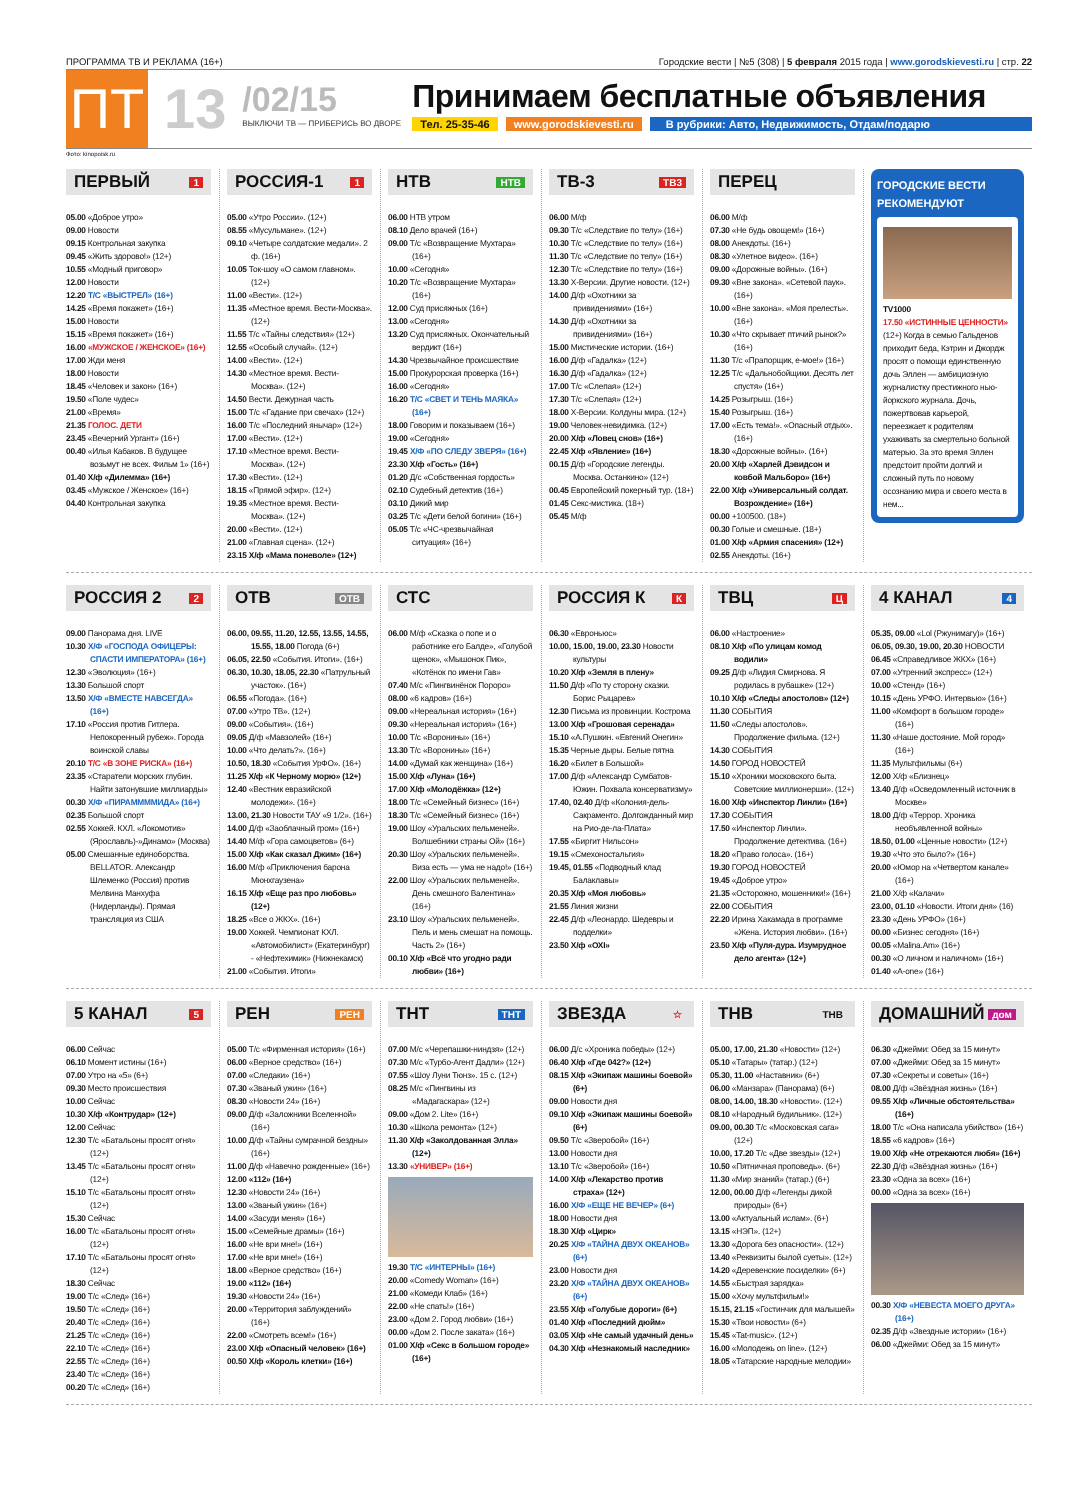ПРОГРАММА ТВ И РЕКЛАМА (16+) Городские вести | №5 (308) | 5 февраля 2015 года | www.gorodskievesti.ru | стр. 22
ПТ 13
/02/15
ВЫКЛЮЧИ ТВ — ПРИБЕРИСЬ ВО ДВОРЕ
Принимаем бесплатные объявления
Тел. 25-35-46 www.gorodskievesti.ru В рубрики: Авто, Недвижимость, Отдам/подарю
Фото: kinopoisk.ru
ПЕРВЫЙ 1
05.00 «Доброе утро»
09.00 Новости
09.15 Контрольная закупка
09.45 «Жить здорово!» (12+)
10.55 «Модный приговор»
12.00 Новости
12.20 Т/С «ВЫСТРЕЛ» (16+)
14.25 «Время покажет» (16+)
15.00 Новости
15.15 «Время покажет» (16+)
16.00 «МУЖСКОЕ / ЖЕНСКОЕ» (16+)
17.00 Жди меня
18.00 Новости
18.45 «Человек и закон» (16+)
19.50 «Поле чудес»
21.00 «Время»
21.35 ГОЛОС. ДЕТИ
23.45 «Вечерний Ургант» (16+)
00.40 «Илья Кабаков. В будущее возьмут не всех. Фильм 1» (16+)
01.40 Х/ф «Дилемма» (16+)
03.45 «Мужское / Женское» (16+)
04.40 Контрольная закупка
РОССИЯ-1 1
05.00 «Утро России». (12+)
08.55 «Мусульмане». (12+)
09.10 «Четыре солдатские медали». 2 ф. (16+)
10.05 Ток-шоу «О самом главном». (12+)
11.00 «Вести». (12+)
11.35 «Местное время. Вести-Москва». (12+)
11.55 Т/с «Тайны следствия» (12+)
12.55 «Особый случай». (12+)
14.00 «Вести». (12+)
14.30 «Местное время. Вести-Москва». (12+)
14.50 Вести. Дежурная часть
15.00 Т/с «Гадание при свечах» (12+)
16.00 Т/с «Последний янычар» (12+)
17.00 «Вести». (12+)
17.10 «Местное время. Вести-Москва». (12+)
17.30 «Вести». (12+)
18.15 «Прямой эфир». (12+)
19.35 «Местное время. Вести-Москва». (12+)
20.00 «Вести». (12+)
21.00 «Главная сцена». (12+)
23.15 Х/ф «Мама поневоле» (12+)
НТВ НТВ
06.00 НТВ утром
08.10 Дело врачей (16+)
09.00 Т/с «Возвращение Мухтара» (16+)
10.00 «Сегодня»
10.20 Т/с «Возвращение Мухтара» (16+)
12.00 Суд присяжных (16+)
13.00 «Сегодня»
13.20 Суд присяжных. Окончательный вердикт (16+)
14.30 Чрезвычайное происшествие
15.00 Прокурорская проверка (16+)
16.00 «Сегодня»
16.20 Т/С «СВЕТ И ТЕНЬ МАЯКА» (16+)
18.00 Говорим и показываем (16+)
19.00 «Сегодня»
19.45 Х/Ф «ПО СЛЕДУ ЗВЕРЯ» (16+)
23.30 Х/ф «Гость» (16+)
01.20 Д/с «Собственная гордость»
02.10 Судебный детектив (16+)
03.10 Дикий мир
03.25 Т/с «Дети белой богини» (16+)
05.05 Т/с «ЧС-чрезвычайная ситуация» (16+)
ТВ-3 ТВ3
06.00 М/ф
09.30 Т/с «Следствие по телу» (16+)
10.30 Т/с «Следствие по телу» (16+)
11.30 Т/с «Следствие по телу» (16+)
12.30 Т/с «Следствие по телу» (16+)
13.30 Х-Версии. Другие новости. (12+)
14.00 Д/ф «Охотники за привидениями» (16+)
14.30 Д/ф «Охотники за привидениями» (16+)
15.00 Мистические истории. (16+)
16.00 Д/ф «Гадалка» (12+)
16.30 Д/ф «Гадалка» (12+)
17.00 Т/с «Слепая» (12+)
17.30 Т/с «Слепая» (12+)
18.00 Х-Версии. Колдуны мира. (12+)
19.00 Человек-невидимка. (12+)
20.00 Х/ф «Ловец снов» (16+)
22.45 Х/ф «Явление» (16+)
00.15 Д/ф «Городские легенды. Москва. Останкино» (12+)
00.45 Европейский покерный тур. (18+)
01.45 Секс-мистика. (18+)
05.45 М/ф
ПЕРЕЦ
06.00 М/ф
07.30 «Не будь овощем!» (16+)
08.00 Анекдоты. (16+)
08.30 «Улетное видео». (16+)
09.00 «Дорожные войны». (16+)
09.30 «Вне закона». «Сетевой паук». (16+)
10.00 «Вне закона». «Моя прелесть». (16+)
10.30 «Что скрывает птичий рынок?» (16+)
11.30 Т/с «Прапорщик, е-мое!» (16+)
12.25 Т/с «Дальнобойщики. Десять лет спустя» (16+)
14.25 Розыгрыш. (16+)
15.40 Розыгрыш. (16+)
17.00 «Есть тема!». «Опасный отдых». (16+)
18.30 «Дорожные войны». (16+)
20.00 Х/ф «Харлей Дэвидсон и ковбой Мальборо» (16+)
22.00 Х/ф «Универсальный солдат. Возрождение» (16+)
00.00 +100500. (18+)
00.30 Голые и смешные. (18+)
01.00 Х/ф «Армия спасения» (12+)
02.55 Анекдоты. (16+)
ГОРОДСКИЕ ВЕСТИ РЕКОМЕНДУЮТ
TV1000
17.50 «ИСТИННЫЕ ЦЕННОСТИ»
(12+) Когда в семью Гальденов приходит беда, Кэтрин и Джордж просят о помощи единственную дочь Эллен — амбициозную журналистку престижного нью-йоркского журнала. Дочь, пожертвовав карьерой, переезжает к родителям ухаживать за смертельно больной матерью. За это время Эллен предстоит пройти долгий и сложный путь по новому осознанию мира и своего места в нем...
РОССИЯ 2 2
09.00 Панорама дня. LIVE
10.30 Х/Ф «ГОСПОДА ОФИЦЕРЫ: СПАСТИ ИМПЕРАТОРА» (16+)
12.30 «Эволюция» (16+)
13.30 Большой спорт
13.50 Х/Ф «ВМЕСТЕ НАВСЕГДА» (16+)
17.10 «Россия против Гитлера. Непокоренный рубеж». Города воинской славы
20.10 Т/С «В ЗОНЕ РИСКА» (16+)
23.35 «Старатели морских глубин. Найти затонувшие миллиарды»
00.30 Х/Ф «ПИРАММММИДА» (16+)
02.35 Большой спорт
02.55 Хоккей. КХЛ. «Локомотив» (Ярославль)-»Динамо» (Москва)
05.00 Смешанные единоборства. BELLATOR. Александр Шлеменко (Россия) против Мелвина Манхуфа (Нидерланды). Прямая трансляция из США
ОТВ ОТВ
06.00, 09.55, 11.20, 12.55, 13.55, 14.55, 15.55, 18.00 Погода (6+)
06.05, 22.50 «События. Итоги». (16+)
06.30, 10.30, 18.05, 22.30 «Патрульный участок». (16+)
06.55 «Погода». (16+)
07.00 «Утро ТВ». (12+)
09.00 «События». (16+)
09.05 Д/ф «Мавзолей» (16+)
10.00 «Что делать?». (16+)
10.50, 18.30 «События УрФО». (16+)
11.25 Х/ф «К Черному морю» (12+)
12.40 «Вестник евразийской молодежи». (16+)
13.00, 21.30 Новости ТАУ «9 1/2». (16+)
14.00 Д/ф «Заоблачный гром» (16+)
14.40 М/ф «Гора самоцветов» (6+)
15.00 Х/ф «Как сказал Джим» (16+)
16.00 М/ф «Приключения барона Мюнхгаузена»
16.15 Х/ф «Еще раз про любовь» (12+)
18.25 «Все о ЖКХ». (16+)
19.00 Хоккей. Чемпионат КХЛ. «Автомобилист» (Екатеринбург) - «Нефтехимик» (Нижнекамск)
21.00 «События. Итоги»
СТС
06.00 М/ф «Сказка о попе и о работнике его Балде», «Голубой щенок», «Мышонок Пик», «Котёнок по имени Гав»
07.40 М/с «Пингвинёнок Пороро»
08.00 «6 кадров» (16+)
09.00 «Нереальная история» (16+)
09.30 «Нереальная история» (16+)
10.00 Т/с «Воронины» (16+)
13.30 Т/с «Воронины» (16+)
14.00 «Думай как женщина» (16+)
15.00 Х/ф «Луна» (16+)
17.00 Х/ф «Молодёжка» (12+)
18.00 Т/с «Семейный бизнес» (16+)
18.30 Т/с «Семейный бизнес» (16+)
19.00 Шоу «Уральских пельменей». Волшебники страны Ой» (16+)
20.30 Шоу «Уральских пельменей». Виза есть — ума не надо!» (16+)
22.00 Шоу «Уральских пельменей». День смешного Валентина» (16+)
23.10 Шоу «Уральских пельменей». Пель и мень смешат на помощь. Часть 2» (16+)
00.10 Х/ф «Всё что угодно ради любви» (16+)
РОССИЯ К К
06.30 «Евроньюс»
10.00, 15.00, 19.00, 23.30 Новости культуры
10.20 Х/ф «Земля в плену»
11.50 Д/ф «По ту сторону сказки. Борис Рыцарев»
12.30 Письма из провинции. Кострома
13.00 Х/ф «Грошовая серенада»
15.10 «А.Пушкин. «Евгений Онегин»
15.35 Черные дыры. Белые пятна
16.20 «Билет в Большой»
17.00 Д/ф «Александр Сумбатов-Южин. Похвала консерватизму»
17.40, 02.40 Д/ф «Колония-дель-Сакраменто. Долгожданный мир на Рио-де-ла-Плата»
17.55 «Биргит Нильсон»
19.15 «Смехоностальгия»
19.45, 01.55 «Подводный клад Балаклавы»
20.35 Х/ф «Моя любовь»
21.55 Линия жизни
22.45 Д/ф «Леонардо. Шедевры и подделки»
23.50 Х/ф «ОХI»
ТВЦ Ц
06.00 «Настроение»
08.10 Х/ф «По улицам комод водили»
09.25 Д/ф «Лидия Смирнова. Я родилась в рубашке» (12+)
10.10 Х/ф «Следы апостолов» (12+)
11.30 СОБЫТИЯ
11.50 «Следы апостолов». Продолжение фильма. (12+)
14.30 СОБЫТИЯ
14.50 ГОРОД НОВОСТЕЙ
15.10 «Хроники московского быта. Советские миллионерши». (12+)
16.00 Х/ф «Инспектор Линли» (16+)
17.30 СОБЫТИЯ
17.50 «Инспектор Линли». Продолжение детектива. (16+)
18.20 «Право голоса». (16+)
19.30 ГОРОД НОВОСТЕЙ
19.45 «Доброе утро»
21.35 «Осторожно, мошенники!» (16+)
22.00 СОБЫТИЯ
22.20 Ирина Хакамада в программе «Жена. История любви». (16+)
23.50 Х/ф «Пуля-дура. Изумрудное дело агента» (12+)
4 КАНАЛ 4
05.35, 09.00 «Lol (Ржунимагу)» (16+)
06.05, 09.30, 19.00, 20.30 НОВОСТИ
06.45 «Справедливое ЖКХ» (16+)
07.00 «Утренний экспресс» (12+)
10.00 «Стенд» (16+)
10.15 «День УРФО. Интервью» (16+)
11.00 «Комфорт в большом городе» (16+)
11.30 «Наше достояние. Мой город» (16+)
11.35 Мультфильмы (6+)
12.00 Х/ф «Близнец»
13.40 Д/ф «Осведомленный источник в Москве»
18.00 Д/ф «Террор. Хроника необъявленной войны»
18.50, 01.00 «Ценные новости» (12+)
19.30 «Что это было?» (16+)
20.00 «Юмор на «Четвертом канале» (16+)
21.00 Х/ф «Калачи»
23.00, 01.10 «Новости. Итоги дня» (16)
23.30 «День УРФО» (16+)
00.00 «Бизнес сегодня» (16+)
00.05 «Malina.Am» (16+)
00.30 «О личном и наличном» (16+)
01.40 «А-one» (16+)
5 КАНАЛ 5
06.00 Сейчас
06.10 Момент истины (16+)
07.00 Утро на «5» (6+)
09.30 Место происшествия
10.00 Сейчас
10.30 Х/ф «Контрудар» (12+)
12.00 Сейчас
12.30 Т/с «Батальоны просят огня» (12+)
13.45 Т/с «Батальоны просят огня» (12+)
15.10 Т/с «Батальоны просят огня» (12+)
15.30 Сейчас
16.00 Т/с «Батальоны просят огня» (12+)
17.10 Т/с «Батальоны просят огня» (12+)
18.30 Сейчас
19.00 Т/с «След» (16+)
19.50 Т/с «След» (16+)
20.40 Т/с «След» (16+)
21.25 Т/с «След» (16+)
22.10 Т/с «След» (16+)
22.55 Т/с «След» (16+)
23.40 Т/с «След» (16+)
00.20 Т/с «След» (16+)
РЕН РЕН
05.00 Т/с «Фирменная история» (16+)
06.00 «Верное средство» (16+)
07.00 «Следаки» (16+)
07.30 «Званый ужин» (16+)
08.30 «Новости 24» (16+)
09.00 Д/ф «Заложники Вселенной» (16+)
10.00 Д/ф «Тайны сумрачной бездны» (16+)
11.00 Д/ф «Навечно рожденные» (16+)
12.00 «112» (16+)
12.30 «Новости 24» (16+)
13.00 «Званый ужин» (16+)
14.00 «Засуди меня» (16+)
15.00 «Семейные драмы» (16+)
16.00 «Не ври мне!» (16+)
17.00 «Не ври мне!» (16+)
18.00 «Верное средство» (16+)
19.00 «112» (16+)
19.30 «Новости 24» (16+)
20.00 «Территория заблуждений» (16+)
22.00 «Смотреть всем!» (16+)
23.00 Х/ф «Опасный человек» (16+)
00.50 Х/ф «Король клетки» (16+)
ТНТ ТНТ
07.00 М/с «Черепашки-ниндзя» (12+)
07.30 М/с «Турбо-Агент Дадли» (12+)
07.55 «Шоу Луни Тюнз». 15 с. (12+)
08.25 М/с «Пингвины из «Мадагаскара» (12+)
09.00 «Дом 2. Lite» (16+)
10.30 «Школа ремонта» (12+)
11.30 Х/ф «Заколдованная Элла» (12+)
13.30 «УНИВЕР» (16+)
19.30 Т/С «ИНТЕРНЫ» (16+)
20.00 «Comedy Woman» (16+)
21.00 «Комеди Клаб» (16+)
22.00 «Не спать!» (16+)
23.00 «Дом 2. Город любви» (16+)
00.00 «Дом 2. После заката» (16+)
01.00 Х/ф «Секс в большом городе» (16+)
ЗВЕЗДА ☆
06.00 Д/с «Хроника победы» (12+)
06.40 Х/ф «Где 042?» (12+)
08.15 Х/ф «Экипаж машины боевой» (6+)
09.00 Новости дня
09.10 Х/ф «Экипаж машины боевой» (6+)
09.50 Т/с «Зверобой» (16+)
13.00 Новости дня
13.10 Т/с «Зверобой» (16+)
14.00 Х/ф «Лекарство против страха» (12+)
16.00 Х/Ф «ЕЩЕ НЕ ВЕЧЕР» (6+)
18.00 Новости дня
18.30 Х/ф «Цирк»
20.25 Х/Ф «ТАЙНА ДВУХ ОКЕАНОВ» (6+)
23.00 Новости дня
23.20 Х/Ф «ТАЙНА ДВУХ ОКЕАНОВ» (6+)
23.55 Х/ф «Голубые дороги» (6+)
01.40 Х/ф «Последний дюйм»
03.05 Х/ф «Не самый удачный день»
04.30 Х/ф «Незнакомый наследник»
ТНВ ТНВ
05.00, 17.00, 21.30 «Новости» (12+)
05.10 «Татары» (татар.) (12+)
05.30, 11.00 «Наставник» (6+)
06.00 «Манзара» (Панорама) (6+)
08.00, 14.00, 18.30 «Новости». (12+)
08.10 «Народный будильник». (12+)
09.00, 00.30 Т/с «Московская сага» (12+)
10.00, 17.20 Т/с «Две звезды» (12+)
10.50 «Пятничная проповедь». (6+)
11.30 «Мир знаний» (татар.) (6+)
12.00, 00.00 Д/ф «Легенды дикой природы» (6+)
13.00 «Актуальный ислам». (6+)
13.15 «НЭП». (12+)
13.30 «Дорога без опасности». (12+)
13.40 «Реквизиты былой суеты». (12+)
14.20 «Деревенские посиделки» (6+)
14.55 «Быстрая зарядка»
15.00 «Хочу мультфильм!»
15.15, 21.15 «Гостинчик для малышей»
15.30 «Твои новости» (6+)
15.45 «Tat-music». (12+)
16.00 «Молодежь on line». (12+)
18.05 «Татарские народные мелодии»
ДОМАШНИЙ дом
06.30 «Джейми: Обед за 15 минут»
07.00 «Джейми: Обед за 15 минут»
07.30 «Секреты и советы» (16+)
08.00 Д/ф «Звёздная жизнь» (16+)
09.55 Х/ф «Личные обстоятельства» (16+)
18.00 Т/с «Она написала убийство» (16+)
18.55 «6 кадров» (16+)
19.00 Х/ф «Не отрекаются любя» (16+)
22.30 Д/ф «Звёздная жизнь» (16+)
23.30 «Одна за всех» (16+)
00.00 «Одна за всех» (16+)
00.30 Х/Ф «НЕВЕСТА МОЕГО ДРУГА» (16+)
02.35 Д/ф «Звездные истории» (16+)
06.00 «Джейми: Обед за 15 минут»